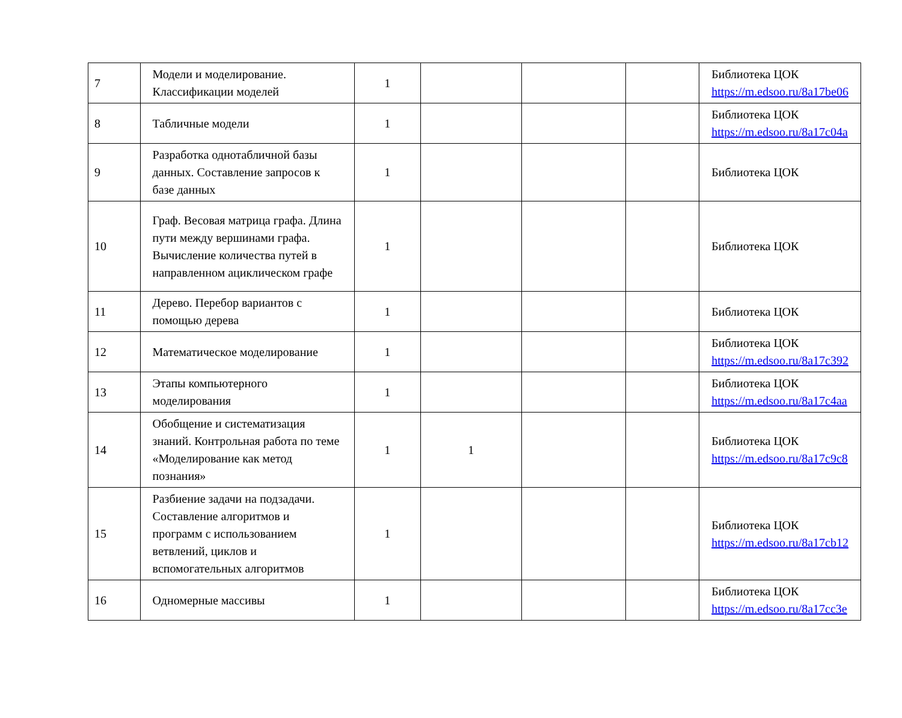| 7 | Модели и моделирование. Классификации моделей | 1 | | | | Библиотека ЦОК https://m.edsoo.ru/8a17be06 |
| 8 | Табличные модели | 1 | | | | Библиотека ЦОК https://m.edsoo.ru/8a17c04a |
| 9 | Разработка однотабличной базы данных. Составление запросов к базе данных | 1 | | | | Библиотека ЦОК |
| 10 | Граф. Весовая матрица графа. Длина пути между вершинами графа. Вычисление количества путей в направленном ациклическом графе | 1 | | | | Библиотека ЦОК |
| 11 | Дерево. Перебор вариантов с помощью дерева | 1 | | | | Библиотека ЦОК |
| 12 | Математическое моделирование | 1 | | | | Библиотека ЦОК https://m.edsoo.ru/8a17c392 |
| 13 | Этапы компьютерного моделирования | 1 | | | | Библиотека ЦОК https://m.edsoo.ru/8a17c4aa |
| 14 | Обобщение и систематизация знаний. Контрольная работа по теме «Моделирование как метод познания» | 1 | 1 | | | Библиотека ЦОК https://m.edsoo.ru/8a17c9c8 |
| 15 | Разбиение задачи на подзадачи. Составление алгоритмов и программ с использованием ветвлений, циклов и вспомогательных алгоритмов | 1 | | | | Библиотека ЦОК https://m.edsoo.ru/8a17cb12 |
| 16 | Одномерные массивы | 1 | | | | Библиотека ЦОК https://m.edsoo.ru/8a17cc3e |